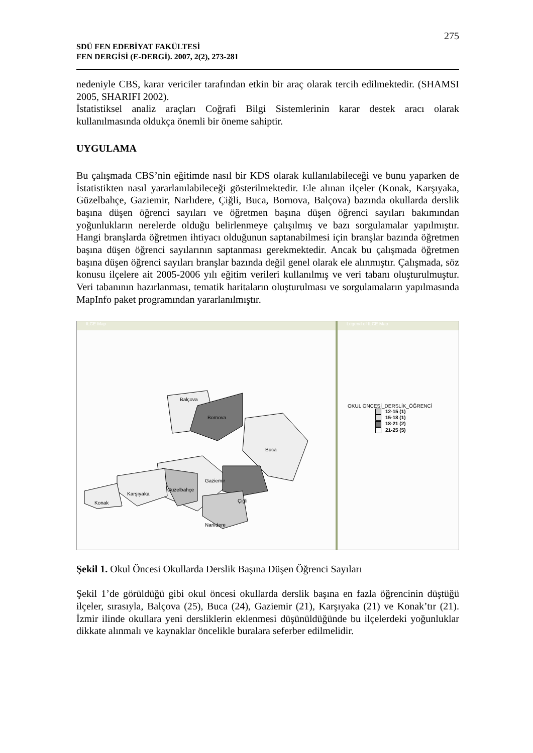275
SDÜ FEN EDEBİYAT FAKÜLTESİ
FEN DERGİSİ (E-DERGİ). 2007, 2(2), 273-281
nedeniyle CBS, karar vericiler tarafından etkin bir araç olarak tercih edilmektedir. (SHAMSI 2005, SHARIFI 2002).
İstatistiksel analiz araçları Coğrafi Bilgi Sistemlerinin karar destek aracı olarak kullanılmasında oldukça önemli bir öneme sahiptir.
UYGULAMA
Bu çalışmada CBS’nin eğitimde nasıl bir KDS olarak kullanılabileceği ve bunu yaparken de İstatistikten nasıl yararlanılabileceği gösterilmektedir. Ele alınan ilçeler (Konak, Karşıyaka, Güzelbahçe, Gaziemir, Narlıdere, Çiğli, Buca, Bornova, Balçova) bazında okullarda derslik başına düşen öğrenci sayıları ve öğretmen başına düşen öğrenci sayıları bakımından yoğunlukların nerelerde olduğu belirlenmeye çalışılmış ve bazı sorgulamalar yapılmıştır. Hangi branşlarda öğretmen ihtiyacı olduğunun saptanabilmesi için branşlar bazında öğretmen başına düşen öğrenci sayılarının saptanması gerekmektedir. Ancak bu çalışmada öğretmen başına düşen öğrenci sayıları branşlar bazında değil genel olarak ele alınmıştır. Çalışmada, söz konusu ilçelere ait 2005-2006 yılı eğitim verileri kullanılmış ve veri tabanı oluşturulmuştur. Veri tabanının hazırlanması, tematik haritaların oluşturulması ve sorgulamaların yapılmasında MapInfo paket programından yararlanılmıştır.
ILCE Map
Balçova
Bornova
Buca
Gaziemir
Güzelbahçe
Karşıyaka
Konak Çiğli
Narlıdere
Legend of ILCE Map
OKUL ÖNCESİ_DERSLİK_ÖĞRENCİ
12-15 (1)
15-18 (1)
18-21 (2)
21-25 (5)
Şekil 1. Okul Öncesi Okullarda Derslik Başına Düşen Öğrenci Sayıları
Şekil 1’de görüldüğü gibi okul öncesi okullarda derslik başına en fazla öğrencinin düştüğü ilçeler, sırasıyla, Balçova (25), Buca (24), Gaziemir (21), Karşıyaka (21) ve Konak’tır (21). İzmir ilinde okullara yeni dersliklerin eklenmesi düşünüldüğünde bu ilçelerdeki yoğunluklar dikkate alınmalı ve kaynaklar öncelikle buralara seferber edilmelidir.